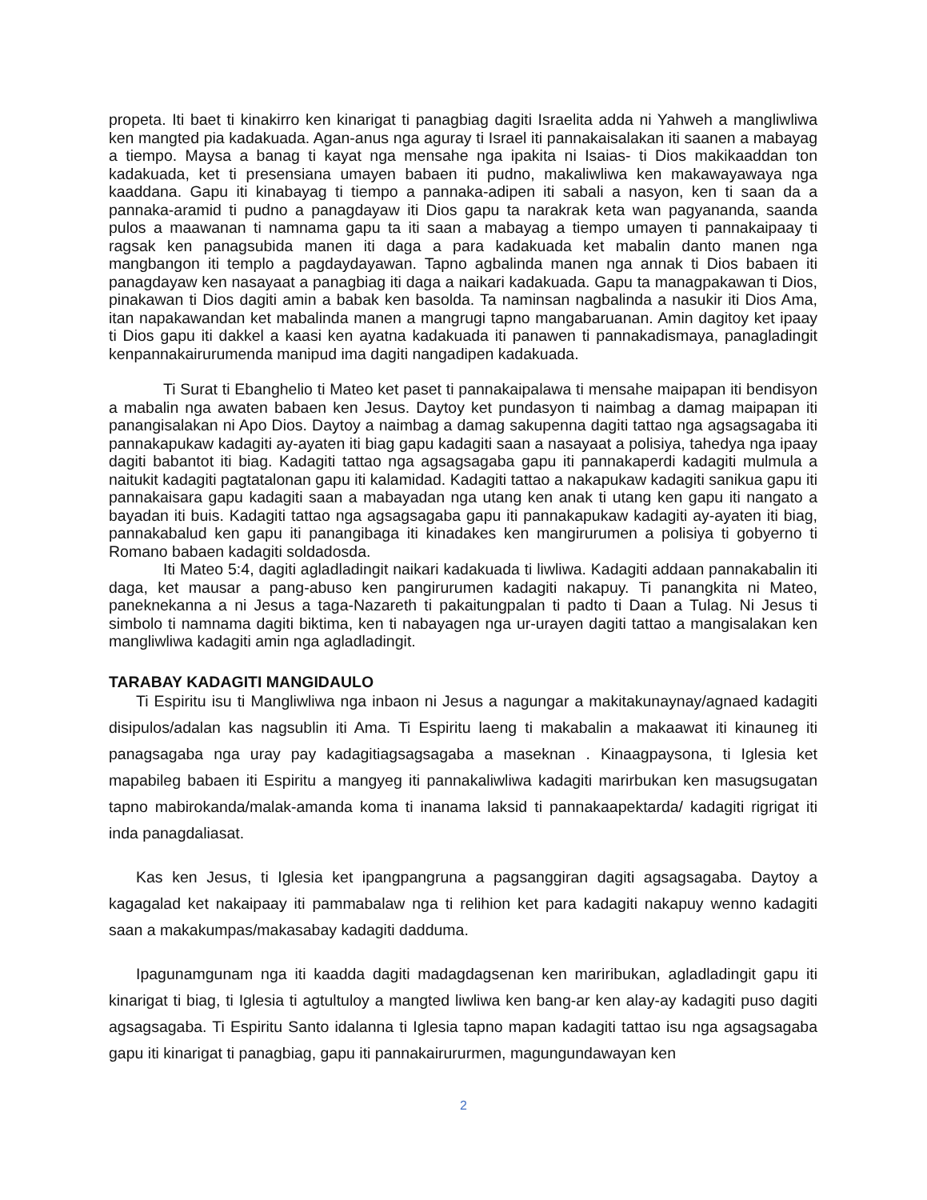propeta. Iti baet ti kinakirro ken kinarigat ti panagbiag dagiti Israelita adda ni Yahweh a mangliwliwa ken mangted pia kadakuada. Agan-anus nga aguray ti Israel iti pannakaisalakan iti saanen a mabayag a tiempo. Maysa a banag ti kayat nga mensahe nga ipakita ni Isaias- ti Dios makikaaddan ton kadakuada, ket ti presensiana umayen babaen iti pudno, makaliwliwa ken makawayawaya nga kaaddana. Gapu iti kinabayag ti tiempo a pannaka-adipen iti sabali a nasyon, ken ti saan da a pannaka-aramid ti pudno a panagdayaw iti Dios gapu ta narakrak keta wan pagyananda, saanda pulos a maawanan ti namnama gapu ta iti saan a mabayag a tiempo umayen ti pannakaipaay ti ragsak ken panagsubida manen iti daga a para kadakuada ket mabalin danto manen nga mangbangon iti templo a pagdaydayawan. Tapno agbalinda manen nga annak ti Dios babaen iti panagdayaw ken nasayaat a panagbiag iti daga a naikari kadakuada. Gapu ta managpakawan ti Dios, pinakawan ti Dios dagiti amin a babak ken basolda. Ta naminsan nagbalinda a nasukir iti Dios Ama, itan napakawandan ket mabalinda manen a mangrugi tapno mangabaruanan. Amin dagitoy ket ipaay ti Dios gapu iti dakkel a kaasi ken ayatna kadakuada iti panawen ti pannakadismaya, panagladingit kenpannakairurumenda manipud ima dagiti nangadipen kadakuada.
Ti Surat ti Ebanghelio ti Mateo ket paset ti pannakaipalawa ti mensahe maipapan iti bendisyon a mabalin nga awaten babaen ken Jesus. Daytoy ket pundasyon ti naimbag a damag maipapan iti panangisalakan ni Apo Dios. Daytoy a naimbag a damag sakupenna dagiti tattao nga agsagsagaba iti pannakapukaw kadagiti ay-ayaten iti biag gapu kadagiti saan a nasayaat a polisiya, tahedya nga ipaay dagiti babantot iti biag. Kadagiti tattao nga agsagsagaba gapu iti pannakaperdi kadagiti mulmula a naitukit kadagiti pagtatalonan gapu iti kalamidad. Kadagiti tattao a nakapukaw kadagiti sanikua gapu iti pannakaisara gapu kadagiti saan a mabayadan nga utang ken anak ti utang ken gapu iti nangato a bayadan iti buis. Kadagiti tattao nga agsagsagaba gapu iti pannakapukaw kadagiti ay-ayaten iti biag, pannakabalud ken gapu iti panangibaga iti kinadakes ken mangirurumen a polisiya ti gobyerno ti Romano babaen kadagiti soldadosda.
Iti Mateo 5:4, dagiti agladladingit naikari kadakuada ti liwliwa. Kadagiti addaan pannakabalin iti daga, ket mausar a pang-abuso ken pangirurumen kadagiti nakapuy. Ti panangkita ni Mateo, paneknekanna a ni Jesus a taga-Nazareth ti pakaitungpalan ti padto ti Daan a Tulag. Ni Jesus ti simbolo ti namnama dagiti biktima, ken ti nabayagen nga ur-urayen dagiti tattao a mangisalakan ken mangliwliwa kadagiti amin nga agladladingit.
TARABAY KADAGITI MANGIDAULO
Ti Espiritu isu ti Mangliwliwa nga inbaon ni Jesus a nagungar a makitakunaynay/agnaed kadagiti disipulos/adalan kas nagsublin iti Ama. Ti Espiritu laeng ti makabalin a makaawat iti kinauneg iti panagsagaba nga uray pay kadagitiagsagsagaba a maseknan . Kinaagpaysona, ti Iglesia ket mapabileg babaen iti Espiritu a mangyeg iti pannakaliwliwa kadagiti marirbukan ken masugsugatan tapno mabirokanda/malak-amanda koma ti inanama laksid ti pannakaapektarda/ kadagiti rigrigat iti inda panagdaliasat.
Kas ken Jesus, ti Iglesia ket ipangpangruna a pagsanggiran dagiti agsagsagaba. Daytoy a kagagalad ket nakaipaay iti pammabalaw nga ti relihion ket para kadagiti nakapuy wenno kadagiti saan a makakumpas/makasabay kadagiti dadduma.
Ipagunamgunam nga iti kaadda dagiti madagdagsenan ken mariribukan, agladladingit gapu iti kinarigat ti biag, ti Iglesia ti agtultuloy a mangted liwliwa ken bang-ar ken alay-ay kadagiti puso dagiti agsagsagaba. Ti Espiritu Santo idalanna ti Iglesia tapno mapan kadagiti tattao isu nga agsagsagaba gapu iti kinarigat ti panagbiag, gapu iti pannakairururmen, magungundawayan ken
2